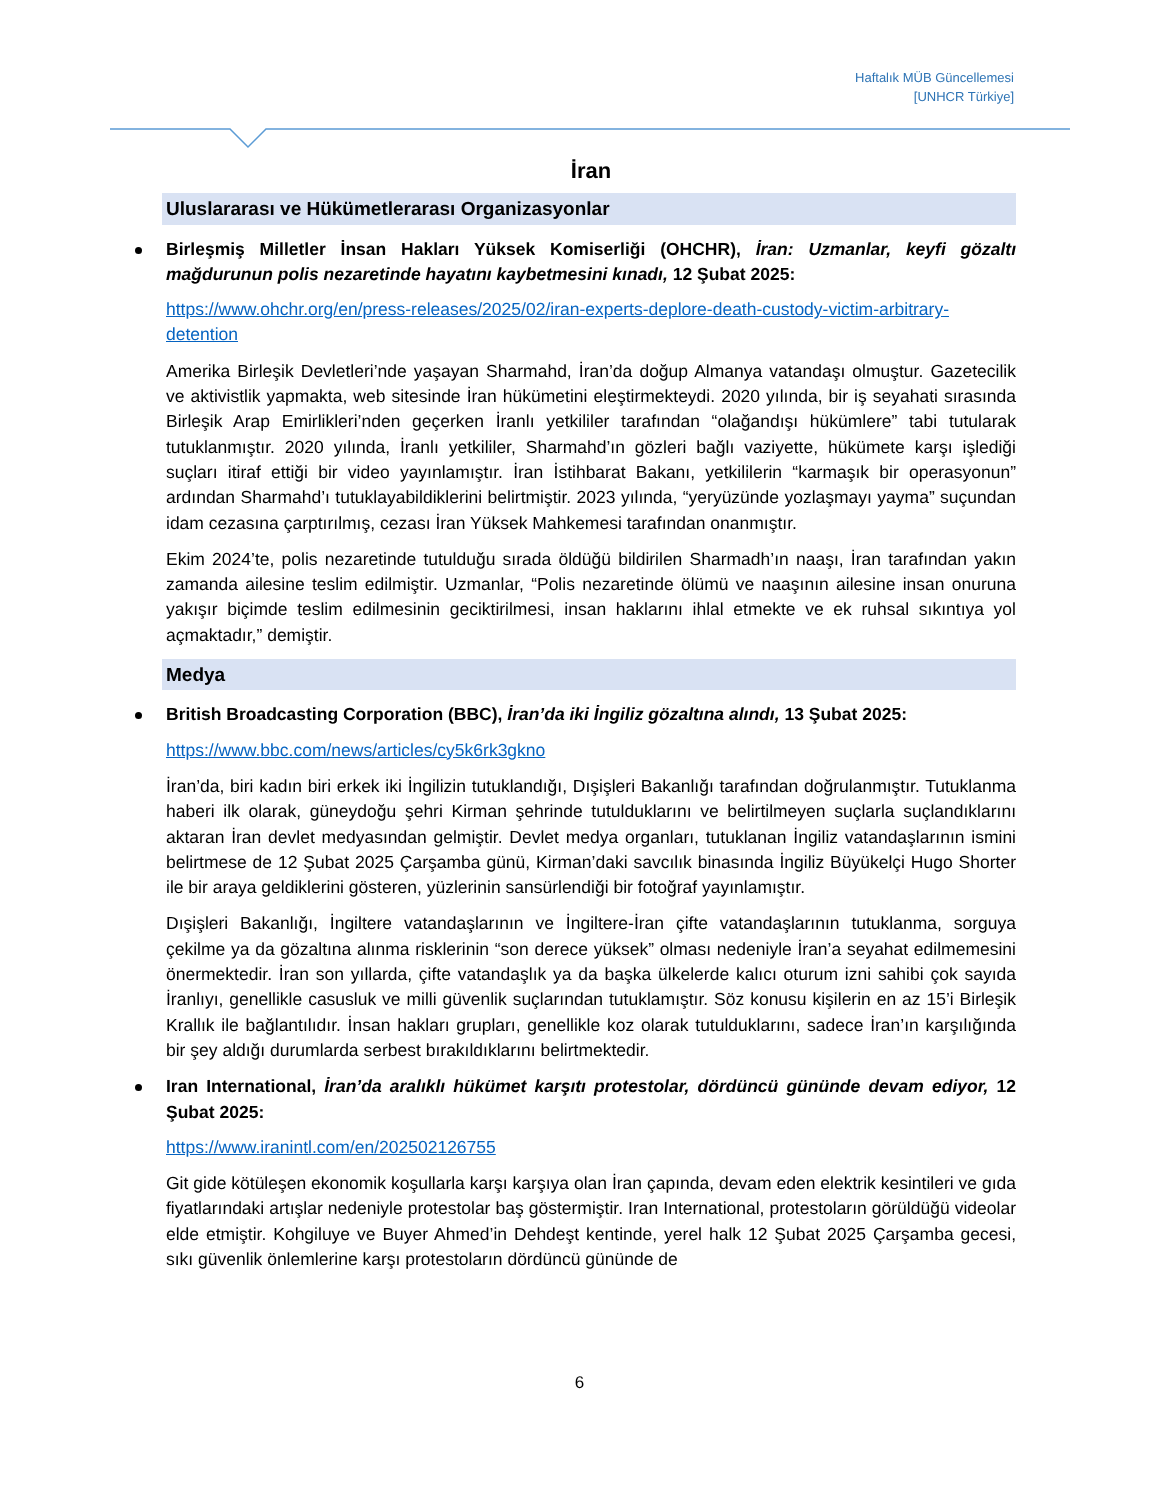Haftalık MÜB Güncellemesi
[UNHCR Türkiye]
İran
Uluslararası ve Hükümetlerarası Organizasyonlar
Birleşmiş Milletler İnsan Hakları Yüksek Komiserliği (OHCHR), İran: Uzmanlar, keyfi gözaltı mağdurunun polis nezaretinde hayatını kaybetmesini kınadı, 12 Şubat 2025:
https://www.ohchr.org/en/press-releases/2025/02/iran-experts-deplore-death-custody-victim-arbitrary-detention
Amerika Birleşik Devletleri’nde yaşayan Sharmahd, İran’da doğup Almanya vatandaşı olmuştur. Gazetecilik ve aktivistlik yapmakta, web sitesinde İran hükümetini eleştirmekteydi. 2020 yılında, bir iş seyahati sırasında Birleşik Arap Emirlikleri’nden geçerken İranlı yetkililer tarafından “olağandışı hükümlere” tabi tutularak tutuklanmıştır. 2020 yılında, İranlı yetkililer, Sharmahd’ın gözleri bağlı vaziyette, hükümete karşı işlediği suçları itiraf ettiği bir video yayınlamıştır. İran İstihbarat Bakanı, yetkililerin “karmaşık bir operasyonun” ardından Sharmahd’ı tutuklayabildiklerini belirtmiştir. 2023 yılında, “yeryüzünde yozlaşmayı yayma” suçundan idam cezasına çarptırılmış, cezası İran Yüksek Mahkemesi tarafından onanmıştır.
Ekim 2024’te, polis nezaretinde tutulduğu sırada öldüğü bildirilen Sharmadh’ın naaşı, İran tarafından yakın zamanda ailesine teslim edilmiştir. Uzmanlar, “Polis nezaretinde ölümü ve naaşının ailesine insan onuruna yakışır biçimde teslim edilmesinin geciktirilmesi, insan haklarını ihlal etmekte ve ek ruhsal sıkıntıya yol açmaktadır,” demiştir.
Medya
British Broadcasting Corporation (BBC), İran’da iki İngiliz gözaltına alındı, 13 Şubat 2025:
https://www.bbc.com/news/articles/cy5k6rk3gkno
İran’da, biri kadın biri erkek iki İngilizin tutuklandığı, Dışişleri Bakanlığı tarafından doğrulanmıştır. Tutuklanma haberi ilk olarak, güneydoğu şehri Kirman şehrinde tutulduklarını ve belirtilmeyen suçlarla suçlandıklarını aktaran İran devlet medyasından gelmiştir. Devlet medya organları, tutuklanan İngiliz vatandaşlarının ismini belirtmese de 12 Şubat 2025 Çarşamba günü, Kirman’daki savcılık binasında İngiliz Büyükelçi Hugo Shorter ile bir araya geldiklerini gösteren, yüzlerinin sansürlendiği bir fotoğraf yayınlamıştır.
Dışişleri Bakanlığı, İngiltere vatandaşlarının ve İngiltere-İran çifte vatandaşlarının tutuklanma, sorguya çekilme ya da gözaltına alınma risklerinin “son derece yüksek” olması nedeniyle İran’a seyahat edilmemesini önermektedir. İran son yıllarda, çifte vatandaşlık ya da başka ülkelerde kalıcı oturum izni sahibi çok sayıda İranlıyı, genellikle casusluk ve milli güvenlik suçlarından tutuklamıştır. Söz konusu kişilerin en az 15’i Birleşik Krallık ile bağlantılıdır. İnsan hakları grupları, genellikle koz olarak tutulduklarını, sadece İran’ın karşılığında bir şey aldığı durumlarda serbest bırakıldıklarını belirtmektedir.
Iran International, İran’da aralıklı hükümet karşıtı protestolar, dördüncü gününde devam ediyor, 12 Şubat 2025:
https://www.iranintl.com/en/202502126755
Git gide kötüleşen ekonomik koşullarla karşı karşıya olan İran çapında, devam eden elektrik kesintileri ve gıda fiyatlarındaki artışlar nedeniyle protestolar baş göstermiştir. Iran International, protestoların görüldüğü videolar elde etmiştir. Kohgiluye ve Buyer Ahmed’in Dehdeşt kentinde, yerel halk 12 Şubat 2025 Çarşamba gecesi, sıkı güvenlik önlemlerine karşı protestoların dördüncü gününde de
6